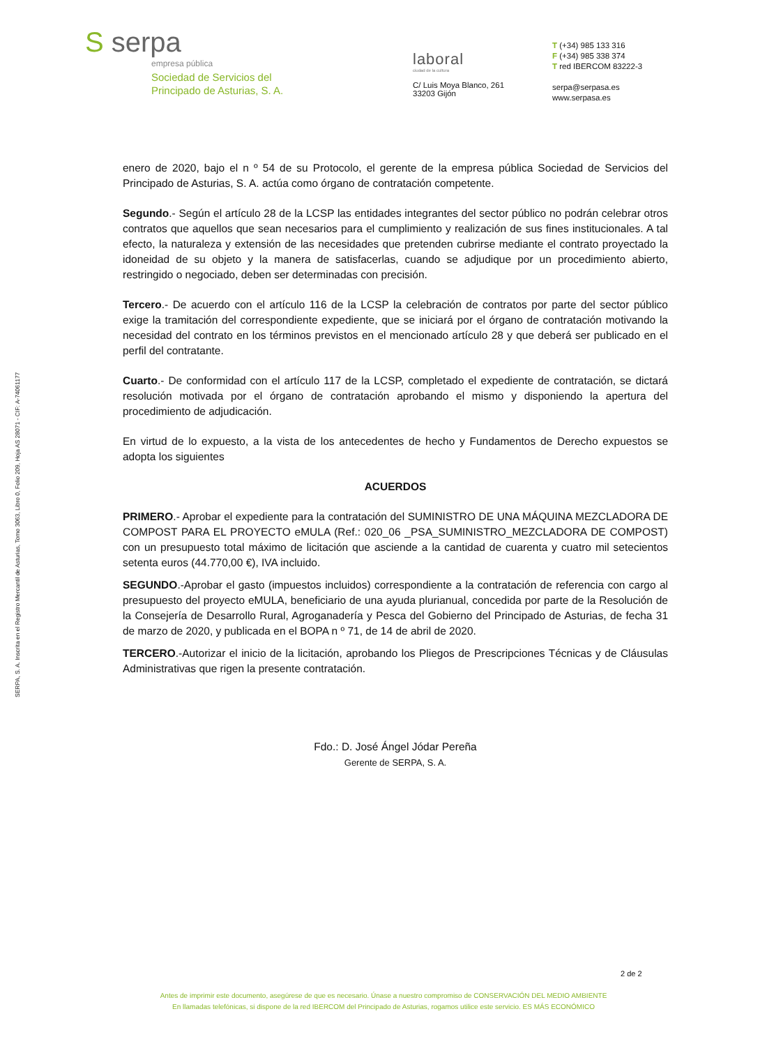S serpa
empresa pública
Sociedad de Servicios del
Principado de Asturias, S. A.
laboral
ciudad de la cultura
C/ Luis Moya Blanco, 261
33203 Gijón
T (+34) 985 133 316
F (+34) 985 338 374
T red IBERCOM 83222-3
serpa@serpasa.es
www.serpasa.es
SERPA, S. A. Inscrita en el Registro Mercantil de Asturias, Tomo 3063, Libro 0, Folio 209, Hoja AS 28071 - CIF: A-74061177
enero de 2020, bajo el n º 54 de su Protocolo, el gerente de la empresa pública Sociedad de Servicios del Principado de Asturias, S. A. actúa como órgano de contratación competente.
Segundo.- Según el artículo 28 de la LCSP las entidades integrantes del sector público no podrán celebrar otros contratos que aquellos que sean necesarios para el cumplimiento y realización de sus fines institucionales. A tal efecto, la naturaleza y extensión de las necesidades que pretenden cubrirse mediante el contrato proyectado la idoneidad de su objeto y la manera de satisfacerlas, cuando se adjudique por un procedimiento abierto, restringido o negociado, deben ser determinadas con precisión.
Tercero.- De acuerdo con el artículo 116 de la LCSP la celebración de contratos por parte del sector público exige la tramitación del correspondiente expediente, que se iniciará por el órgano de contratación motivando la necesidad del contrato en los términos previstos en el mencionado artículo 28 y que deberá ser publicado en el perfil del contratante.
Cuarto.- De conformidad con el artículo 117 de la LCSP, completado el expediente de contratación, se dictará resolución motivada por el órgano de contratación aprobando el mismo y disponiendo la apertura del procedimiento de adjudicación.
En virtud de lo expuesto, a la vista de los antecedentes de hecho y Fundamentos de Derecho expuestos se adopta los siguientes
ACUERDOS
PRIMERO.- Aprobar el expediente para la contratación del SUMINISTRO DE UNA MÁQUINA MEZCLADORA DE COMPOST PARA EL PROYECTO eMULA (Ref.: 020_06 _PSA_SUMINISTRO_MEZCLADORA DE COMPOST) con un presupuesto total máximo de licitación que asciende a la cantidad de cuarenta y cuatro mil setecientos setenta euros (44.770,00 €), IVA incluido.
SEGUNDO.-Aprobar el gasto (impuestos incluidos) correspondiente a la contratación de referencia con cargo al presupuesto del proyecto eMULA, beneficiario de una ayuda plurianual, concedida por parte de la Resolución de la Consejería de Desarrollo Rural, Agroganadería y Pesca del Gobierno del Principado de Asturias, de fecha 31 de marzo de 2020, y publicada en el BOPA n º 71, de 14 de abril de 2020.
TERCERO.-Autorizar el inicio de la licitación, aprobando los Pliegos de Prescripciones Técnicas y de Cláusulas Administrativas que rigen la presente contratación.
Fdo.: D. José Ángel Jódar Pereña
Gerente de SERPA, S. A.
2 de 2
Antes de imprimir este documento, asegúrese de que es necesario. Únase a nuestro compromiso de CONSERVACIÓN DEL MEDIO AMBIENTE
En llamadas telefónicas, si dispone de la red IBERCOM del Principado de Asturias, rogamos utilice este servicio. ES MÁS ECONÓMICO